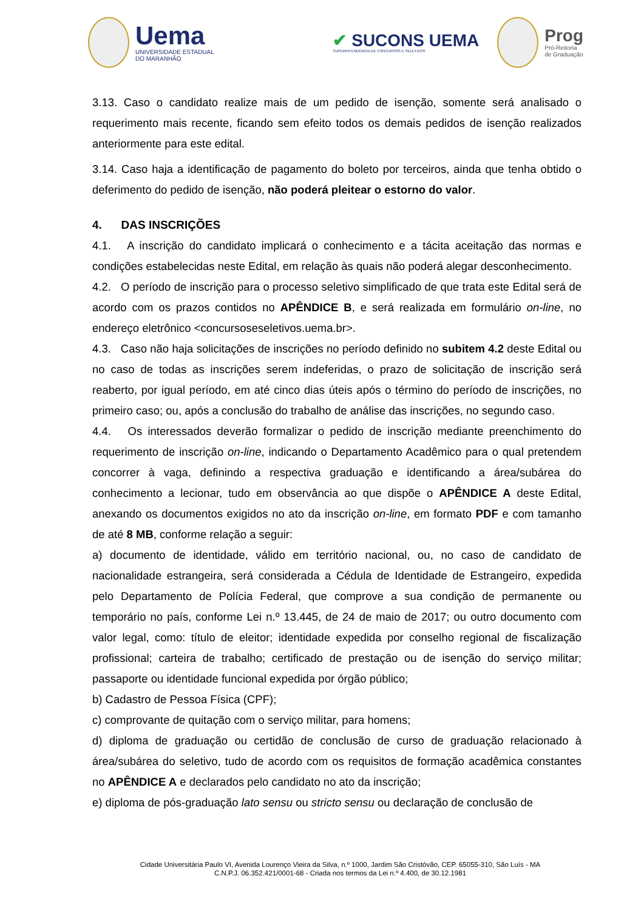Uema
UNIVERSIDADE ESTADUAL
DO MARANHÃO
✔ SUCONS UEMA
SUPERINTENDÊNCIA DE CONCURSOS E SELETIVOS
Prog
Pró-Reitoria
de Graduação
3.13. Caso o candidato realize mais de um pedido de isenção, somente será analisado o requerimento mais recente, ficando sem efeito todos os demais pedidos de isenção realizados anteriormente para este edital.
3.14. Caso haja a identificação de pagamento do boleto por terceiros, ainda que tenha obtido o deferimento do pedido de isenção, não poderá pleitear o estorno do valor.
4. DAS INSCRIÇÕES
4.1. A inscrição do candidato implicará o conhecimento e a tácita aceitação das normas e condições estabelecidas neste Edital, em relação às quais não poderá alegar desconhecimento.
4.2. O período de inscrição para o processo seletivo simplificado de que trata este Edital será de acordo com os prazos contidos no APÊNDICE B, e será realizada em formulário on-line, no endereço eletrônico <concursoseseletivos.uema.br>.
4.3. Caso não haja solicitações de inscrições no período definido no subitem 4.2 deste Edital ou no caso de todas as inscrições serem indeferidas, o prazo de solicitação de inscrição será reaberto, por igual período, em até cinco dias úteis após o término do período de inscrições, no primeiro caso; ou, após a conclusão do trabalho de análise das inscrições, no segundo caso.
4.4. Os interessados deverão formalizar o pedido de inscrição mediante preenchimento do requerimento de inscrição on-line, indicando o Departamento Acadêmico para o qual pretendem concorrer à vaga, definindo a respectiva graduação e identificando a área/subárea do conhecimento a lecionar, tudo em observância ao que dispõe o APÊNDICE A deste Edital, anexando os documentos exigidos no ato da inscrição on-line, em formato PDF e com tamanho de até 8 MB, conforme relação a seguir:
a) documento de identidade, válido em território nacional, ou, no caso de candidato de nacionalidade estrangeira, será considerada a Cédula de Identidade de Estrangeiro, expedida pelo Departamento de Polícia Federal, que comprove a sua condição de permanente ou temporário no país, conforme Lei n.º 13.445, de 24 de maio de 2017; ou outro documento com valor legal, como: título de eleitor; identidade expedida por conselho regional de fiscalização profissional; carteira de trabalho; certificado de prestação ou de isenção do serviço militar; passaporte ou identidade funcional expedida por órgão público;
b) Cadastro de Pessoa Física (CPF);
c) comprovante de quitação com o serviço militar, para homens;
d) diploma de graduação ou certidão de conclusão de curso de graduação relacionado à área/subárea do seletivo, tudo de acordo com os requisitos de formação acadêmica constantes no APÊNDICE A e declarados pelo candidato no ato da inscrição;
e) diploma de pós-graduação lato sensu ou stricto sensu ou declaração de conclusão de
Cidade Universitária Paulo VI, Avenida Lourenço Vieira da Silva, n.º 1000, Jardim São Cristóvão, CEP. 65055-310, São Luís - MA
C.N.P.J. 06.352.421/0001-68 - Criada nos termos da Lei n.º 4.400, de 30.12.1981